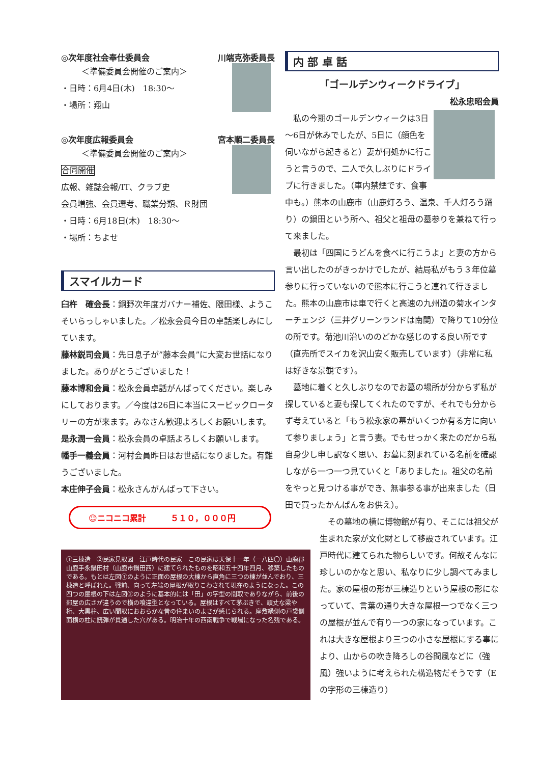◎次年度社会奉仕委員会 川端克弥委員長
＜準備委員会開催のご案内＞
・日時：6月4日(木)　18:30～
・場所：翔山
◎次年度広報委員会 宮本順二委員長
＜準備委員会開催のご案内＞
合同開催
広報、雑誌会報/IT、クラブ史
会員増強、会員選考、職業分類、Ｒ財団
・日時：6月18日(木)　18:30～
・場所：ちよせ
スマイルカード
臼杵　確会長：銅野次年度ガバナー補佐、隈田様、ようこそいらっしゃいました。／松永会員今日の卓話楽しみにしています。
藤林鋭司会員：先日息子が”藤本会員”に大変お世話になりました。ありがとうございました！
藤本博和会員：松永会員卓話がんばってください。楽しみにしております。／今度は26日に本当にスービックロータリーの方が来ます。みなさん歓迎よろしくお願いします。
是永潤一会員：松永会員の卓話よろしくお願いします。
幡手一義会員：河村会員昨日はお世話になりました。有難うございました。
本庄伸子会員：松永さんがんばって下さい。
☺ニコニコ累計　　　５１０，０００円
①三棟造　②民家見取図　江戸時代の民家　この民家は天保十一年（一八四〇）山鹿郡山鹿手永鍋田村（山鹿市鍋田西）に建てられたものを昭和五十四年四月、移築したものである。もとは左図①のように正面の屋根の大棟から直角に三つの棟が並んでおり、三棟造と呼ばれた。戦前、向って左端の屋根が取りこわされて現在のようになった。この四つの屋根の下は左図②のように基本的には「田」の字型の間取でありながら、前後の部屋の広さが違うので横の喰違型となっている。屋根はすべて茅ぶきで、頑丈な梁や桁、大黒柱、広い間取におおらかな昔の住まいのよさが感じられる。座敷縁側の戸袋側面横の柱に銃弾が貫通した穴がある。明治十年の西南戦争で戦場になった名残である。
内 部 卓 話
「ゴールデンウィークドライブ」
松永忠昭会員
　私の今期のゴールデンウィークは3日～6日が休みでしたが、5日に（顔色を伺いながら起きると）妻が何処かに行こうと言うので、二人で久しぶりにドライブに行きました。（車内禁煙です、食事中も。）熊本の山鹿市（山鹿灯ろう、温泉、千人灯ろう踊り）の鍋田という所へ、祖父と祖母の墓参りを兼ねて行って来ました。
　最初は「四国にうどんを食べに行こうよ」と妻の方から言い出したのがきっかけでしたが、結局私がもう３年位墓参りに行っていないので熊本に行こうと連れて行きました。熊本の山鹿市は車で行くと高速の九州道の菊水インターチェンジ（三井グリーンランドは南関）で降りて10分位の所です。菊池川沿いののどかな感じのする良い所です（直売所でスイカを沢山安く販売しています）（非常に私は好きな景観です）。
　墓地に着くと久しぶりなのでお墓の場所が分からず私が探していると妻も探してくれたのですが、それでも分からず考えていると「もう松永家の墓がいくつか有る方に向いて参りましょう」と言う妻。でもせっかく来たのだから私自身少し申し訳なく思い、お墓に刻まれている名前を確認しながら一つ一つ見ていくと「ありました」。祖父の名前をやっと見つける事ができ、無事参る事が出来ました（日田で買ったかんぱんをお供え）。
　その墓地の横に博物館が有り、そこには祖父が生まれた家が文化財として移設されています。江戸時代に建てられた物らしいです。何故そんなに珍しいのかなと思い、私なりに少し調べてみました。家の屋根の形が三棟造りという屋根の形になっていて、言葉の通り大きな屋根一つでなく三つの屋根が並んで有り一つの家になっています。これは大きな屋根より三つの小さな屋根にする事により、山からの吹き降ろしの谷間風などに（強風）強いように考えられた構造物だそうです（Eの字形の三棟造り）